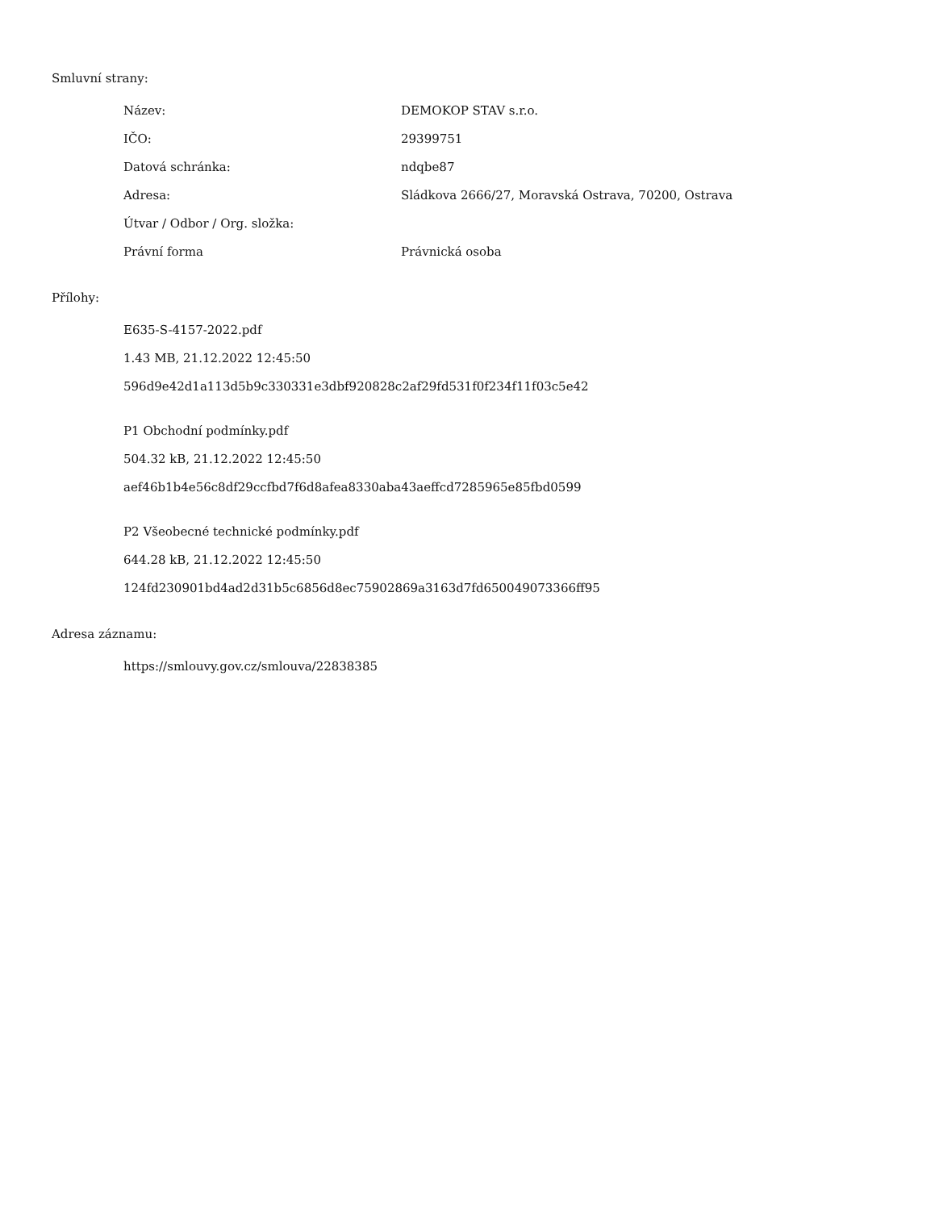Smluvní strany:
| Název: | DEMOKOP STAV s.r.o. |
| IČO: | 29399751 |
| Datová schránka: | ndqbe87 |
| Adresa: | Sládkova 2666/27, Moravská Ostrava, 70200, Ostrava |
| Útvar / Odbor / Org. složka: | |
| Právní forma | Právnická osoba |
Přílohy:
E635-S-4157-2022.pdf
1.43 MB, 21.12.2022 12:45:50
596d9e42d1a113d5b9c330331e3dbf920828c2af29fd531f0f234f11f03c5e42
P1 Obchodní podmínky.pdf
504.32 kB, 21.12.2022 12:45:50
aef46b1b4e56c8df29ccfbd7f6d8afea8330aba43aeffcd7285965e85fbd0599
P2 Všeobecné technické podmínky.pdf
644.28 kB, 21.12.2022 12:45:50
124fd230901bd4ad2d31b5c6856d8ec75902869a3163d7fd650049073366ff95
Adresa záznamu:
https://smlouvy.gov.cz/smlouva/22838385